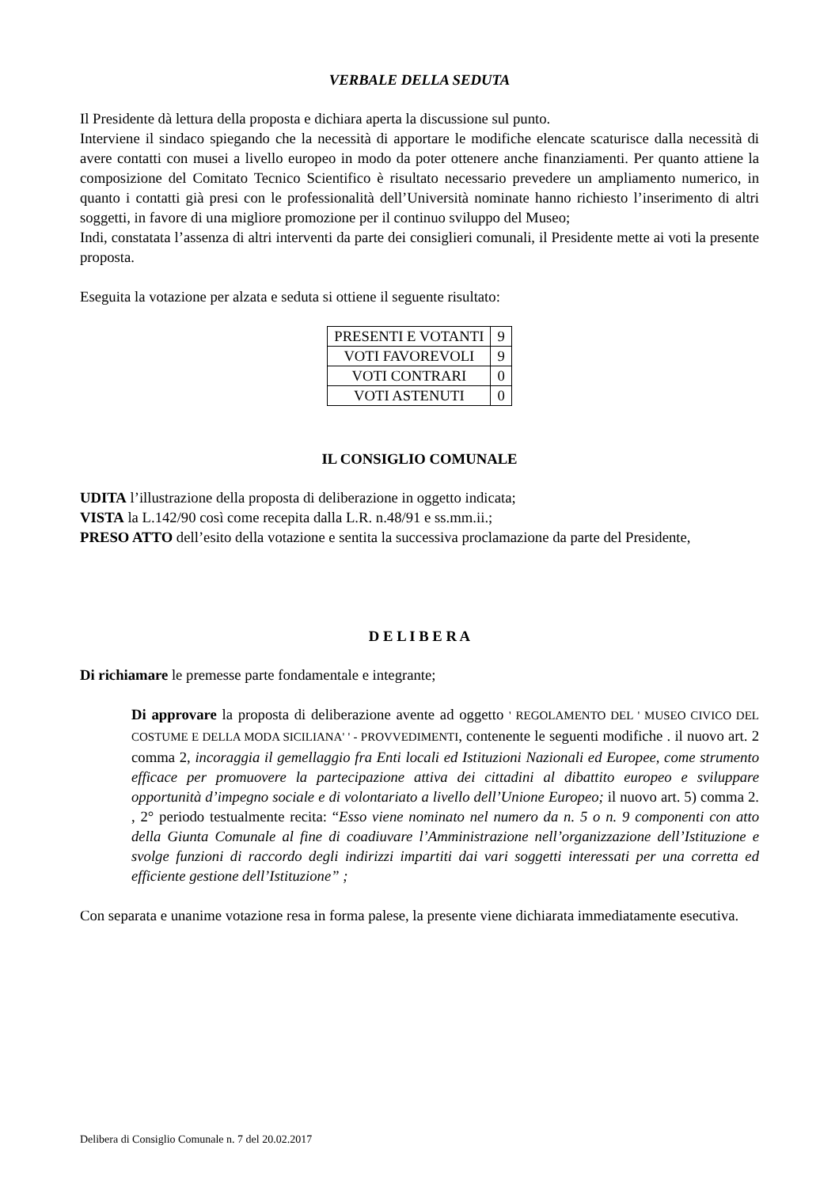VERBALE DELLA SEDUTA
Il Presidente dà lettura della proposta e dichiara aperta la discussione sul punto.
Interviene il sindaco spiegando che la necessità di apportare le modifiche elencate scaturisce dalla necessità di avere contatti con musei a livello europeo in modo da poter ottenere anche finanziamenti. Per quanto attiene la composizione del Comitato Tecnico Scientifico è risultato necessario prevedere un ampliamento numerico, in quanto i contatti già presi con le professionalità dell’Università nominate hanno richiesto l’inserimento di altri soggetti, in favore di una migliore promozione per il continuo sviluppo del Museo;
Indi, constatata l’assenza di altri interventi da parte dei consiglieri comunali, il Presidente mette ai voti la presente proposta.
Eseguita la votazione per alzata e seduta si ottiene il seguente risultato:
| PRESENTI E VOTANTI | 9 |
| VOTI FAVOREVOLI | 9 |
| VOTI CONTRARI | 0 |
| VOTI ASTENUTI | 0 |
IL CONSIGLIO COMUNALE
UDITA l’illustrazione della proposta di deliberazione in oggetto indicata;
VISTA la L.142/90 così come recepita dalla L.R. n.48/91 e ss.mm.ii.;
PRESO ATTO dell’esito della votazione e sentita la successiva proclamazione da parte del Presidente,
D E L I B E R A
Di richiamare le premesse parte fondamentale e integrante;
Di approvare la proposta di deliberazione avente ad oggetto ' REGOLAMENTO DEL ' MUSEO CIVICO DEL COSTUME E DELLA MODA SICILIANA' ' - PROVVEDIMENTI, contenente le seguenti modifiche . il nuovo art. 2 comma 2, incoraggia il gemellaggio fra Enti locali ed Istituzioni Nazionali ed Europee, come strumento efficace per promuovere la partecipazione attiva dei cittadini al dibattito europeo e sviluppare opportunità d’impegno sociale e di volontariato a livello dell’Unione Europeo; il nuovo art. 5) comma 2. , 2° periodo testualmente recita: “Esso viene nominato nel numero da n. 5 o n. 9 componenti con atto della Giunta Comunale al fine di coadiuvare l’Amministrazione nell’organizzazione dell’Istituzione e svolge funzioni di raccordo degli indirizzi impartiti dai vari soggetti interessati per una corretta ed efficiente gestione dell’Istituzione” ;
Con separata e unanime votazione resa in forma palese, la presente viene dichiarata immediatamente esecutiva.
Delibera di Consiglio Comunale n. 7 del 20.02.2017